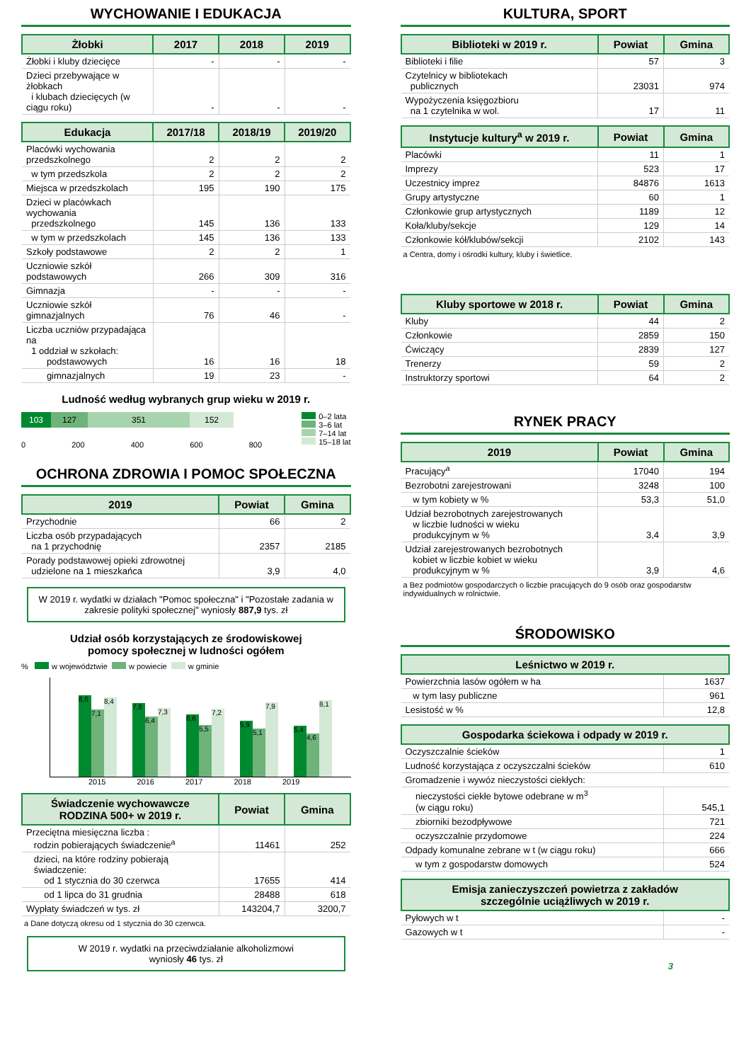WYCHOWANIE I EDUKACJA
| Żłobki | 2017 | 2018 | 2019 |
| --- | --- | --- | --- |
| Żłobki i kluby dziecięce | - | - | - |
| Dzieci przebywające w żłobkach i klubach dziecięcych (w ciągu roku) | - | - | - |
| Edukacja | 2017/18 | 2018/19 | 2019/20 |
| --- | --- | --- | --- |
| Placówki wychowania przedszkolnego | 2 | 2 | 2 |
| w tym przedszkola | 2 | 2 | 2 |
| Miejsca w przedszkolach | 195 | 190 | 175 |
| Dzieci w placówkach wychowania przedszkolnego | 145 | 136 | 133 |
| w tym w przedszkolach | 145 | 136 | 133 |
| Szkoły podstawowe | 2 | 2 | 1 |
| Uczniowie szkół podstawowych | 266 | 309 | 316 |
| Gimnazja | - | - | - |
| Uczniowie szkół gimnazjalnych | 76 | 46 | - |
| Liczba uczniów przypadająca na 1 oddział w szkołach: podstawowych | 16 | 16 | 18 |
| gimnazjalnych | 19 | 23 | - |
Ludność według wybranych grup wieku w 2019 r.
103 127 351 152
0 200 400 600 800
0–2 lata
3–6 lat
7–14 lat
15–18 lat
OCHRONA ZDROWIA I POMOC SPOŁECZNA
| 2019 | Powiat | Gmina |
| --- | --- | --- |
| Przychodnie | 66 | 2 |
| Liczba osób przypadających na 1 przychodnię | 2357 | 2185 |
| Porady podstawowej opieki zdrowotnej udzielone na 1 mieszkańca | 3,9 | 4,0 |
W 2019 r. wydatki w działach "Pomoc społeczna" i "Pozostałe zadania w zakresie polityki społecznej" wyniosły 887,9 tys. zł
Udział osób korzystających ze środowiskowej
pomocy społecznej w ludności ogółem
% w województwie w powiecie w gminie
8,6
7,1
8,4
7,8
6,4
7,3
6,6
5,5
7,2
5,9
5,1
7,9
5,4
4,6
8,1
2015 2016 2017 2018 2019
| Świadczenie wychowawcze RODZINA 500+ w 2019 r. | Powiat | Gmina |
| --- | --- | --- |
| Przeciętna miesięczna liczba : rodzin pobierających świadczenie<sup>a</sup> | 11461 | 252 |
| dzieci, na które rodziny pobierają świadczenie: od 1 stycznia do 30 czerwca | 17655 | 414 |
| od 1 lipca do 31 grudnia | 28488 | 618 |
| Wypłaty świadczeń w tys. zł | 143204,7 | 3200,7 |
a Dane dotyczą okresu od 1 stycznia do 30 czerwca.
W 2019 r. wydatki na przeciwdziałanie alkoholizmowi
wyniosły 46 tys. zł
KULTURA, SPORT
| Biblioteki w 2019 r. | Powiat | Gmina |
| --- | --- | --- |
| Biblioteki i filie | 57 | 3 |
| Czytelnicy w bibliotekach publicznych | 23031 | 974 |
| Wypożyczenia księgozbioru na 1 czytelnika w wol. | 17 | 11 |
| Instytucje kultury<sup>a</sup> w 2019 r. | Powiat | Gmina |
| --- | --- | --- |
| Placówki | 11 | 1 |
| Imprezy | 523 | 17 |
| Uczestnicy imprez | 84876 | 1613 |
| Grupy artystyczne | 60 | 1 |
| Członkowie grup artystycznych | 1189 | 12 |
| Koła/kluby/sekcje | 129 | 14 |
| Członkowie kół/klubów/sekcji | 2102 | 143 |
a Centra, domy i ośrodki kultury, kluby i świetlice.
| Kluby sportowe w 2018 r. | Powiat | Gmina |
| --- | --- | --- |
| Kluby | 44 | 2 |
| Członkowie | 2859 | 150 |
| Ćwiczący | 2839 | 127 |
| Trenerzy | 59 | 2 |
| Instruktorzy sportowi | 64 | 2 |
RYNEK PRACY
| 2019 | Powiat | Gmina |
| --- | --- | --- |
| Pracujący<sup>a</sup> | 17040 | 194 |
| Bezrobotni zarejestrowani | 3248 | 100 |
| w tym kobiety w % | 53,3 | 51,0 |
| Udział bezrobotnych zarejestrowanych w liczbie ludności w wieku produkcyjnym w % | 3,4 | 3,9 |
| Udział zarejestrowanych bezrobotnych kobiet w liczbie kobiet w wieku produkcyjnym w % | 3,9 | 4,6 |
a Bez podmiotów gospodarczych o liczbie pracujących do 9 osób oraz gospodarstw indywidualnych w rolnictwie.
ŚRODOWISKO
| Leśnictwo w 2019 r. | |
| --- | --- |
| Powierzchnia lasów ogółem w ha | 1637 |
| w tym lasy publiczne | 961 |
| Lesistość w % | 12,8 |
| Gospodarka ściekowa i odpady w 2019 r. | |
| --- | --- |
| Oczyszczalnie ścieków | 1 |
| Ludność korzystająca z oczyszczalni ścieków | 610 |
| Gromadzenie i wywóz nieczystości ciekłych: | |
| nieczystości ciekłe bytowe odebrane w m<sup>3</sup> (w ciągu roku) | 545,1 |
| zbiorniki bezodpływowe | 721 |
| oczyszczalnie przydomowe | 224 |
| Odpady komunalne zebrane w t (w ciągu roku) | 666 |
| w tym z gospodarstw domowych | 524 |
| Emisja zanieczyszczeń powietrza z zakładów szczególnie uciążliwych w 2019 r. | |
| --- | --- |
| Pyłowych w t | - |
| Gazowych w t | - |
3